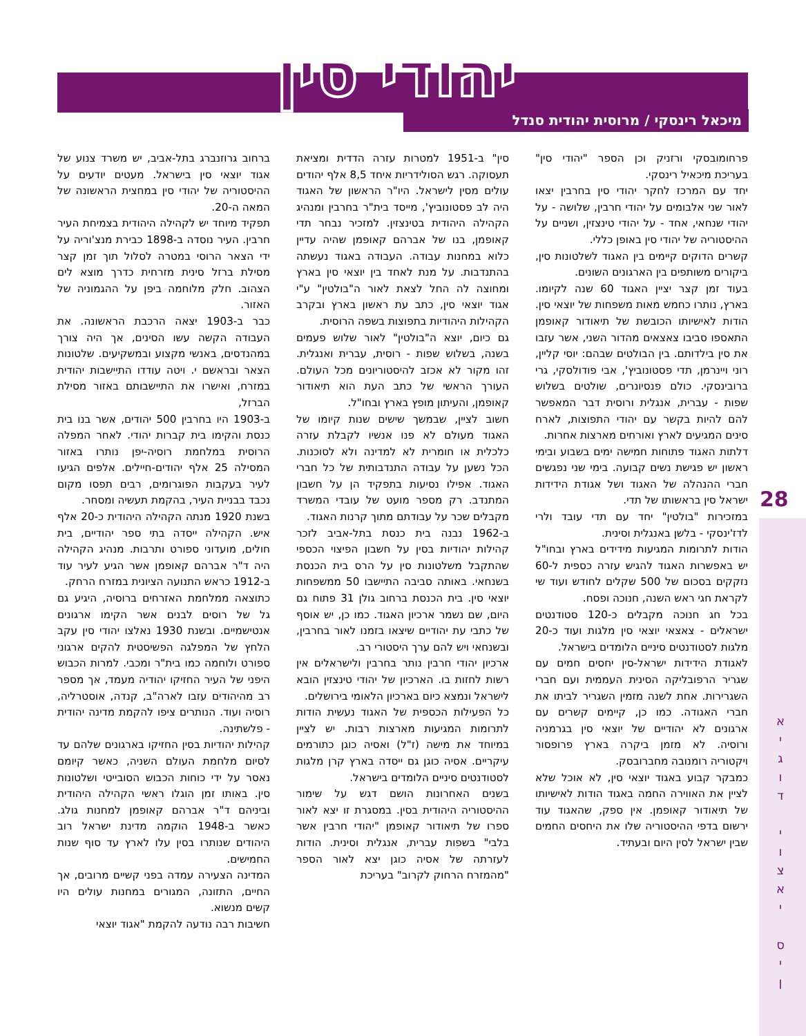יהודי סין
מיכאל רינסקי / מרוסית יהודית סנדל
28
א
י
ג
ו
ד
י
ו
צ
א
י
ס
י
ן
ברחוב גרוזנברג בתל-אביב, יש משרד צנוע של אגוד יוצאי סין בישראל. מעטים יודעים על ההיסטוריה של יהודי סין במחצית הראשונה של המאה ה-20.
תפקיד מיוחד יש לקהילה היהודית בצמיחת העיר חרבין. העיר נוסדה ב-1898 כבירת מנצ'וריה על ידי הצאר הרוסי במטרה לסלול תוך זמן קצר מסילת ברזל סינית מזרחית כדרך מוצא לים הצהוב. חלק מלוחמה ביפן על ההגמוניה של האזור.
כבר ב-1903 יצאה הרכבת הראשונה. את העבודה הקשה עשו הסינים, אך היה צורך במהנדסים, באנשי מקצוע ובמשקיעים. שלטונות הצאר ובראשם י. ויטה עודדו התיישבות יהודית במזרח, ואישרו את התיישבותם באזור מסילת הברזל,
ב-1903 היו בחרבין 500 יהודים, אשר בנו בית כנסת והקימו בית קברות יהודי. לאחר המפלה הרוסית במלחמת רוסיה-יפן נותרו באזור המסילה 25 אלף יהודים-חיילים. אלפים הגיעו לעיר בעקבות הפוגרומים, רבים תפסו מקום נכבד בבניית העיר, בהקמת תעשיה ומסחר.
בשנת 1920 מנתה הקהילה היהודית כ-20 אלף איש. הקהילה ייסדה בתי ספר יהודיים, בית חולים, מועדוני ספורט ותרבות. מנהיג הקהילה היה ד"ר אברהם קאופמן אשר הגיע לעיר עוד ב-1912 כראש התנועה הציונית במזרח הרחק.
כתוצאה ממלחמת האזרחים ברוסיה, היגיע גם גל של רוסים לבנים אשר הקימו ארגונים אנטישמיים. ובשנת 1930 נאלצו יהודי סין עקב הלחץ של המפלגה הפשיסטית להקים ארגוני ספורט ולוחמה כמו בית"ר ומכבי. למרות הכבוש היפני של העיר החזיקו יהודיה מעמד, אך מספר רב מהיהודים עזבו לארה"ב, קנדה, אוסטרליה, רוסיה ועוד. הנותרים ציפו להקמת מדינה יהודית - פלשתינה.
קהילות יהודיות בסין החזיקו בארגונים שלהם עד לסיום מלחמת העולם השניה, כאשר קיומם נאסר על ידי כוחות הכבוש הסובייטי ושלטונות סין. באותו זמן הוגלו ראשי הקהילה היהודית וביניהם ד"ר אברהם קאופמן למחנות גולג. כאשר ב-1948 הוקמה מדינת ישראל רוב היהודים שנותרו בסין עלו לארץ עד סוף שנות החמישים.
המדינה הצעירה עמדה בפני קשיים מרובים, אך החיים, התזונה, המגורים במחנות עולים היו קשים מנשוא.
חשיבות רבה נודעה להקמת "אגוד יוצאי
סין" ב-1951 למטרות עזרה הדדית ומציאת תעסוקה. רגש הסולידריות איחד 8,5 אלף יהודים עולים מסין לישראל. היו"ר הראשון של האגוד היה לב פסטונוביץ', מייסד בית"ר בחרבין ומנהיג הקהילה היהודית בטינצזין. למזכיר נבחר תדי קאופמן, בנו של אברהם קאופמן שהיה עדיין כלוא במחנות עבודה. העבודה באגוד נעשתה בהתנדבות. על מנת לאחד בין יוצאי סין בארץ ומחוצה לה החל לצאת לאור ה"בולטין" ע"י אגוד יוצאי סין, כתב עת ראשון בארץ ובקרב הקהילות היהודיות בתפוצות בשפה הרוסית.
גם כיום, יוצא ה"בולטין" לאור שלוש פעמים בשנה, בשלוש שפות - רוסית, עברית ואנגלית. זהו מקור לא אכזב להיסטוריונים מכל העולם. העורך הראשי של כתב העת הוא תיאודור קאופמן, והעיתון מופץ בארץ ובחו"ל.
חשוב לציין, שבמשך שישים שנות קיומו של האגוד מעולם לא פנו אנשיו לקבלת עזרה כלכלית או חומרית לא למדינה ולא לסוכנות. הכל נשען על עבודה התנדבותית של כל חברי האגוד. אפילו נסיעות בתפקיד הן על חשבון המתנדב. רק מספר מועט של עובדי המשרד מקבלים שכר על עבודתם מתוך קרנות האגוד.
ב-1962 נבנה בית כנסת בתל-אביב לזכר קהילות יהודיות בסין על חשבון הפיצוי הכספי שהתקבל משלטונות סין על הרס בית הכנסת בשנחאי. באותה סביבה התיישבו 50 ממשפחות יוצאי סין. בית הכנסת ברחוב גולן 31 פתוח גם היום, שם נשמר ארכיון האגוד. כמו כן, יש אוסף של כתבי עת יהודיים שיצאו בזמנו לאור בחרבין, ובשנחאי ויש להם ערך היסטורי רב.
ארכיון יהודי חרבין נותר בחרבין ולישראלים אין רשות לחזות בו. הארכיון של יהודי טינצזין הובא לישראל ונמצא כיום בארכיון הלאומי בירושלים.
כל הפעילות הכספית של האגוד נעשית הודות לתרומות המגיעות מארצות רבות. יש לציין במיוחד את מישה (ז"ל) ואסיה כוגן כתורמים עיקריים. אסיה כוגן גם ייסדה בארץ קרן מלגות לסטודנטים סיניים הלומדים בישראל.
בשנים האחרונות הושם דגש על שימור ההיסטוריה היהודית בסין. במסגרת זו יצא לאור ספרו של תיאודור קאופמן "יהודי חרבין אשר בלבי" בשפות עברית, אנגלית וסינית. הודות לעזרתה של אסיה כוגן יצא לאור הספר "מהמזרח הרחוק לקרוב" בעריכת
פרחומובסקי ורזניק וכן הספר "יהודי סין" בעריכת מיכאיל רינסקי.
יחד עם המרכז לחקר יהודי סין בחרבין יצאו לאור שני אלבומים על יהודי חרבין, שלושה - על יהודי שנחאי, אחד - על יהודי טינצזין, ושניים על ההיסטוריה של יהודי סין באופן כללי.
קשרים הדוקים קיימים בין האגוד לשלטונות סין, ביקורים משותפים בין הארגונים השונים.
בעוד זמן קצר יציין האגוד 60 שנה לקיומו. בארץ, נותרו כחמש מאות משפחות של יוצאי סין. הודות לאישיותו הכובשת של תיאודור קאופמן התאספו סביבו צאצאים מהדור השני, אשר עזבו את סין בילדותם. בין הבולטים שבהם: יוסי קליין, רוני ויינרמן, תדי פסטונוביץ', אבי פודולסקי, גרי ברובינסקי. כולם פנסיונרים, שולטים בשלוש שפות - עברית, אנגלית ורוסית דבר המאפשר להם להיות בקשר עם יהודי התפוצות, לארח סינים המגיעים לארץ ואורחים מארצות אחרות.
דלתות האגוד פתוחות חמישה ימים בשבוע ובימי ראשון יש פגישת נשים קבועה. בימי שני נפגשים חברי ההנהלה של האגוד ושל אגודת הידידות ישראל סין בראשותו של תדי.
במזכירות "בולטין" יחד עם תדי עובד ולרי לדז'ינסקי - בלשן באנגלית וסינית.
הודות לתרומות המגיעות מידידים בארץ ובחו"ל יש באפשרות האגוד להגיש עזרה כספית ל-60 נזקקים בסכום של 500 שקלים לחודש ועוד שי לקראת חגי ראש השנה, חנוכה ופסח.
בכל חג חנוכה מקבלים כ-120 סטודנטים ישראלים - צאצאי יוצאי סין מלגות ועוד כ-20 מלגות לסטודנטים סיניים הלומדים בישראל.
לאגודת הידידות ישראל-סין יחסים חמים עם שגריר הרפובליקה הסינית העממית ועם חברי השגרירות. אחת לשנה מזמין השגריר לביתו את חברי האגודה. כמו כן, קיימים קשרים עם ארגונים לא יהודיים של יוצאי סין בגרמניה ורוסיה. לא מזמן ביקרה בארץ פרופסור ויקטוריה רומנובה מחברובסק.
כמבקר קבוע באגוד יוצאי סין, לא אוכל שלא לציין את האווירה החמה באגוד הודות לאישיותו של תיאודור קאופמן. אין ספק, שהאגוד עוד ירשום בדפי ההיסטוריה שלו את היחסים החמים שבין ישראל לסין היום ובעתיד.